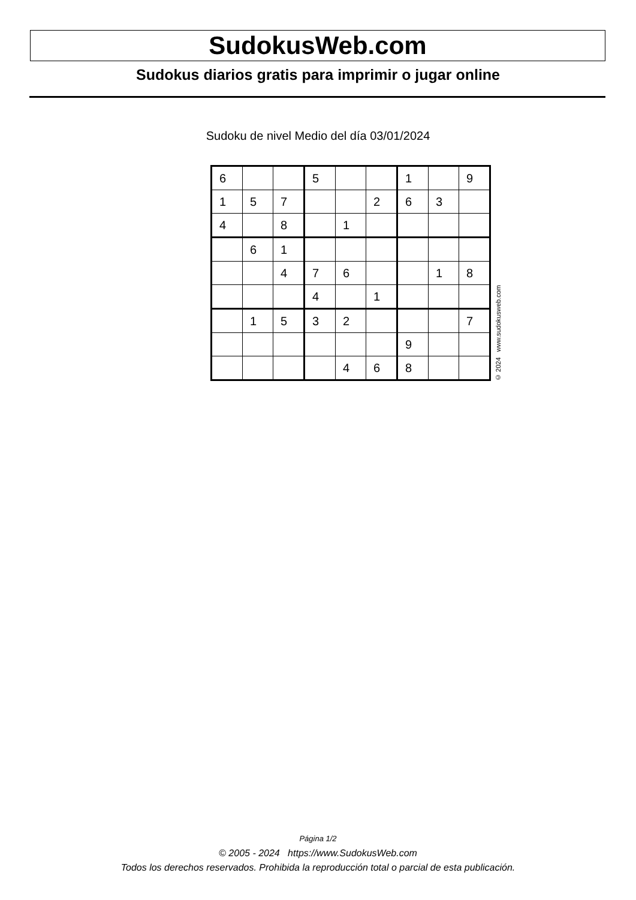SudokusWeb.com
Sudokus diarios gratis para imprimir o jugar online
Sudoku de nivel Medio del día 03/01/2024
| 6 | | | 5 | | | 1 | | 9 |
| 1 | 5 | 7 | | | 2 | 6 | 3 | |
| 4 | | 8 | | 1 | | | | |
| | 6 | 1 | | | | | | |
| | | 4 | 7 | 6 | | | 1 | 8 |
| | | | 4 | | 1 | | | |
| | 1 | 5 | 3 | 2 | | | | 7 |
| | | | | | | 9 | | |
| | | | | 4 | 6 | 8 | | |
© 2024 www.sudokusweb.com
Página 1/2
© 2005 - 2024 https://www.SudokusWeb.com
Todos los derechos reservados. Prohibida la reproducción total o parcial de esta publicación.